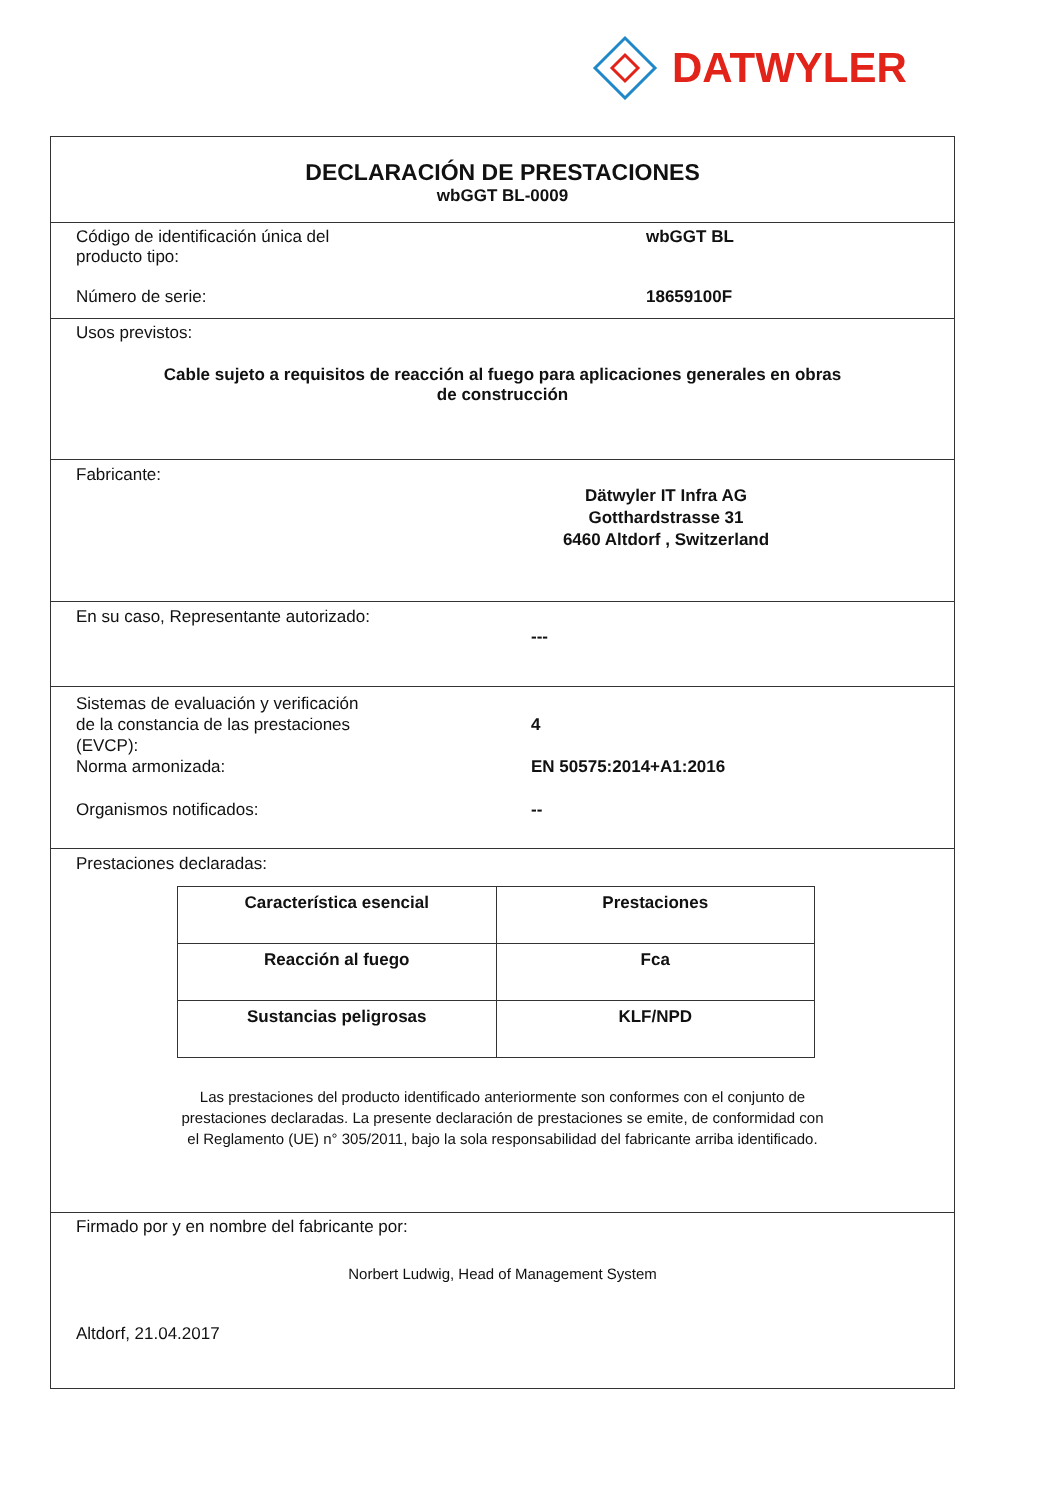DATWYLER
DECLARACIÓN DE PRESTACIONES
wbGGT BL-0009
Código de identificación única del
producto tipo:
wbGGT BL
Número de serie: 18659100F
Usos previstos:
Cable sujeto a requisitos de reacción al fuego para aplicaciones generales en obras
de construcción
Fabricante:
Dätwyler IT Infra AG
Gotthardstrasse 31
6460 Altdorf , Switzerland
En su caso, Representante autorizado:
---
Sistemas de evaluación y verificación
de la constancia de las prestaciones
(EVCP):
4
Norma armonizada: EN 50575:2014+A1:2016
Organismos notificados: --
Prestaciones declaradas:
| Característica esencial | Prestaciones |
| --- | --- |
| Reacción al fuego | Fca |
| Sustancias peligrosas | KLF/NPD |
Las prestaciones del producto identificado anteriormente son conformes con el conjunto de
prestaciones declaradas. La presente declaración de prestaciones se emite, de conformidad con
el Reglamento (UE) n° 305/2011, bajo la sola responsabilidad del fabricante arriba identificado.
Firmado por y en nombre del fabricante por:
Norbert Ludwig, Head of Management System
Altdorf, 21.04.2017